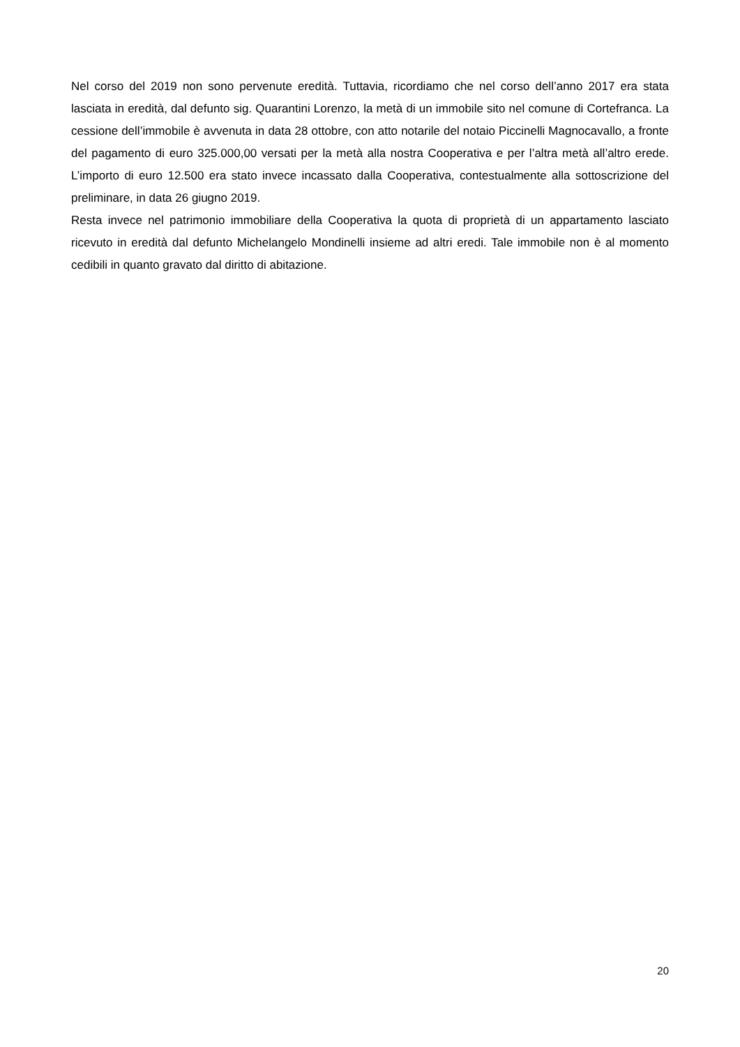Nel corso del 2019 non sono pervenute eredità. Tuttavia, ricordiamo che nel corso dell’anno 2017 era stata lasciata in eredità, dal defunto sig. Quarantini Lorenzo, la metà di un immobile sito nel comune di Cortefranca. La cessione dell’immobile è avvenuta in data 28 ottobre, con atto notarile del notaio Piccinelli Magnocavallo, a fronte del pagamento di euro 325.000,00 versati per la metà alla nostra Cooperativa e per l’altra metà all’altro erede. L’importo di euro 12.500 era stato invece incassato dalla Cooperativa, contestualmente alla sottoscrizione del preliminare, in data 26 giugno 2019.
Resta invece nel patrimonio immobiliare della Cooperativa la quota di proprietà di un appartamento lasciato ricevuto in eredità dal defunto Michelangelo Mondinelli insieme ad altri eredi. Tale immobile non è al momento cedibili in quanto gravato dal diritto di abitazione.
20